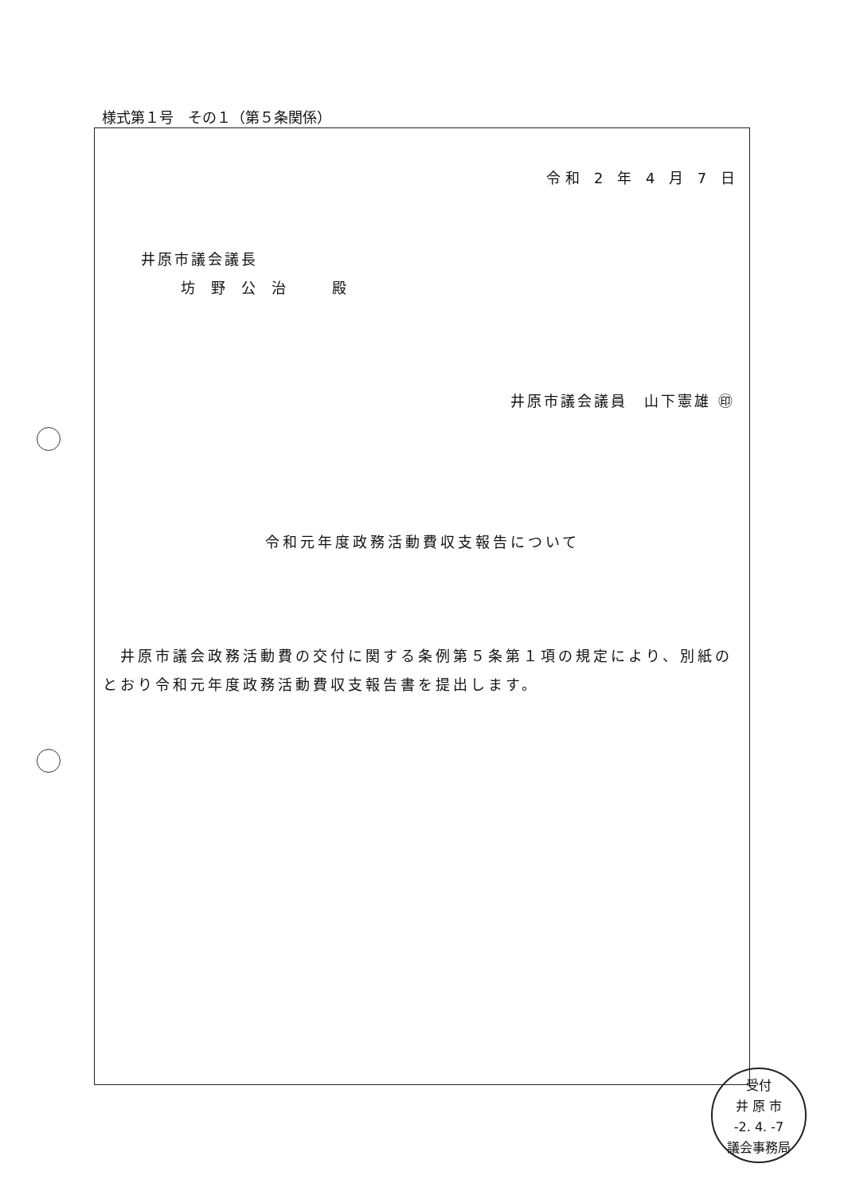様式第１号　その１（第５条関係）
令和 2 年 4 月 7 日
井原市議会議長
坊野公治　殿
井原市議会議員　山下憲雄 ㊞
令和元年度政務活動費収支報告について
　井原市議会政務活動費の交付に関する条例第５条第１項の規定により、別紙のとおり令和元年度政務活動費収支報告書を提出します。
受付
井 原 市
-2. 4. -7
議会事務局